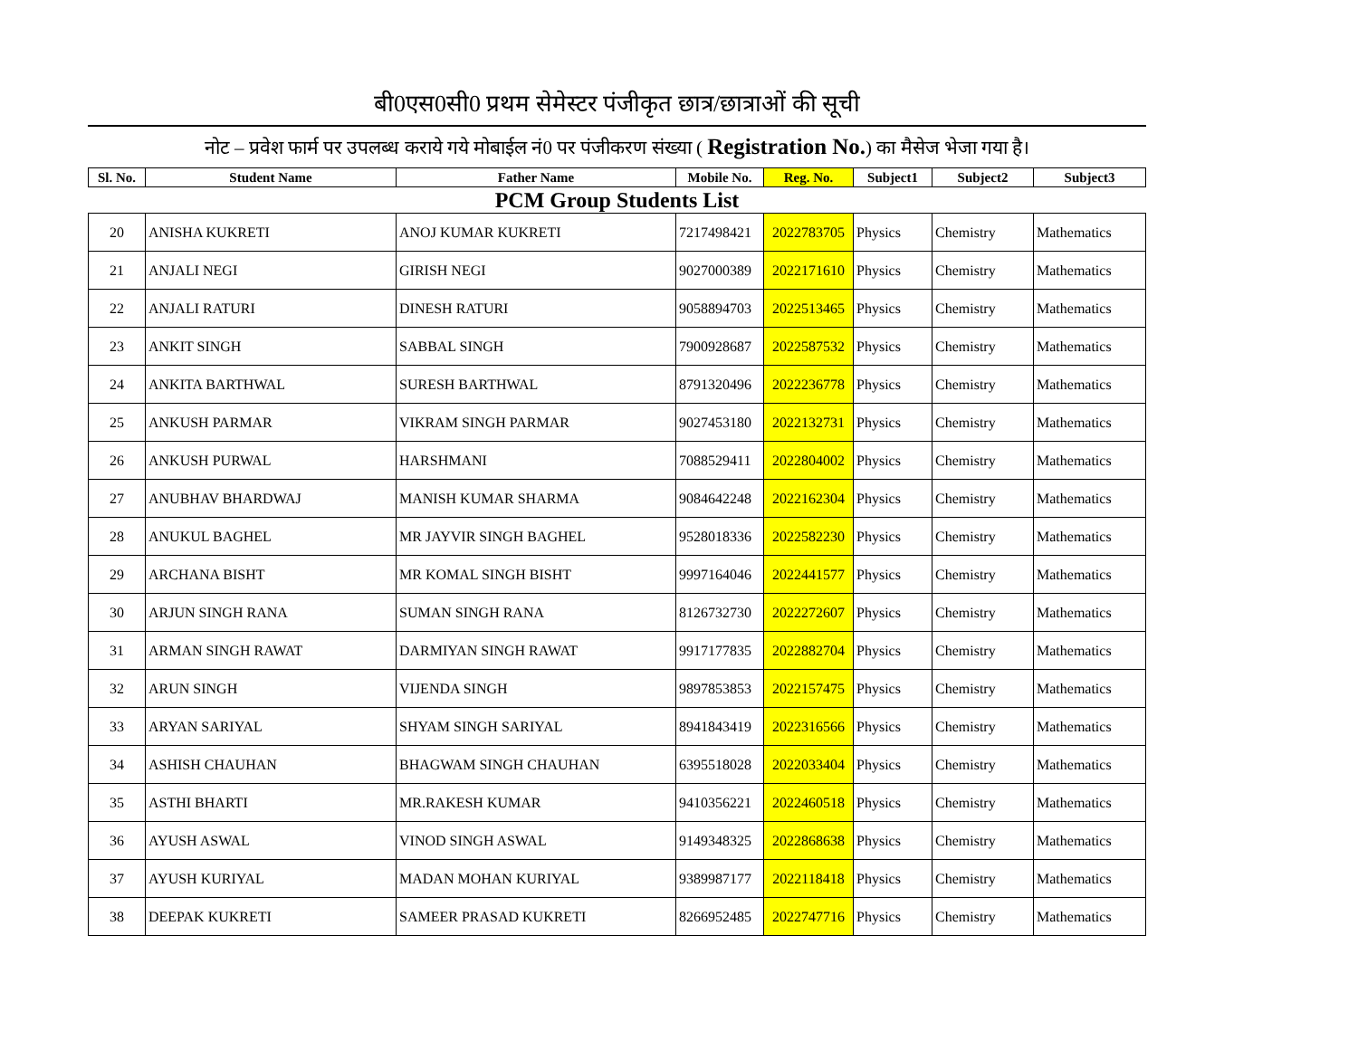बी0एस0सी0 प्रथम सेमेस्टर पंजीकृत छात्र/छात्राओं की सूची
नोट – प्रवेश फार्म पर उपलब्ध कराये गये मोबाईल नं0 पर पंजीकरण संख्या ( Registration No.) का मैसेज भेजा गया है।
| Sl. No. | Student Name | Father Name | Mobile No. | Reg. No. | Subject1 | Subject2 | Subject3 |
| --- | --- | --- | --- | --- | --- | --- | --- |
| PCM Group Students List | | | | | | | |
| 20 | ANISHA KUKRETI | ANOJ KUMAR KUKRETI | 7217498421 | 2022783705 | Physics | Chemistry | Mathematics |
| 21 | ANJALI NEGI | GIRISH NEGI | 9027000389 | 2022171610 | Physics | Chemistry | Mathematics |
| 22 | ANJALI RATURI | DINESH RATURI | 9058894703 | 2022513465 | Physics | Chemistry | Mathematics |
| 23 | ANKIT SINGH | SABBAL SINGH | 7900928687 | 2022587532 | Physics | Chemistry | Mathematics |
| 24 | ANKITA BARTHWAL | SURESH BARTHWAL | 8791320496 | 2022236778 | Physics | Chemistry | Mathematics |
| 25 | ANKUSH PARMAR | VIKRAM SINGH PARMAR | 9027453180 | 2022132731 | Physics | Chemistry | Mathematics |
| 26 | ANKUSH PURWAL | HARSHMANI | 7088529411 | 2022804002 | Physics | Chemistry | Mathematics |
| 27 | ANUBHAV BHARDWAJ | MANISH KUMAR SHARMA | 9084642248 | 2022162304 | Physics | Chemistry | Mathematics |
| 28 | ANUKUL BAGHEL | MR JAYVIR SINGH BAGHEL | 9528018336 | 2022582230 | Physics | Chemistry | Mathematics |
| 29 | ARCHANA BISHT | MR KOMAL SINGH BISHT | 9997164046 | 2022441577 | Physics | Chemistry | Mathematics |
| 30 | ARJUN SINGH RANA | SUMAN SINGH RANA | 8126732730 | 2022272607 | Physics | Chemistry | Mathematics |
| 31 | ARMAN SINGH RAWAT | DARMIYAN SINGH RAWAT | 9917177835 | 2022882704 | Physics | Chemistry | Mathematics |
| 32 | ARUN SINGH | VIJENDA SINGH | 9897853853 | 2022157475 | Physics | Chemistry | Mathematics |
| 33 | ARYAN SARIYAL | SHYAM SINGH SARIYAL | 8941843419 | 2022316566 | Physics | Chemistry | Mathematics |
| 34 | ASHISH CHAUHAN | BHAGWAM SINGH CHAUHAN | 6395518028 | 2022033404 | Physics | Chemistry | Mathematics |
| 35 | ASTHI BHARTI | MR.RAKESH KUMAR | 9410356221 | 2022460518 | Physics | Chemistry | Mathematics |
| 36 | AYUSH ASWAL | VINOD SINGH ASWAL | 9149348325 | 2022868638 | Physics | Chemistry | Mathematics |
| 37 | AYUSH KURIYAL | MADAN MOHAN KURIYAL | 9389987177 | 2022118418 | Physics | Chemistry | Mathematics |
| 38 | DEEPAK KUKRETI | SAMEER PRASAD KUKRETI | 8266952485 | 2022747716 | Physics | Chemistry | Mathematics |